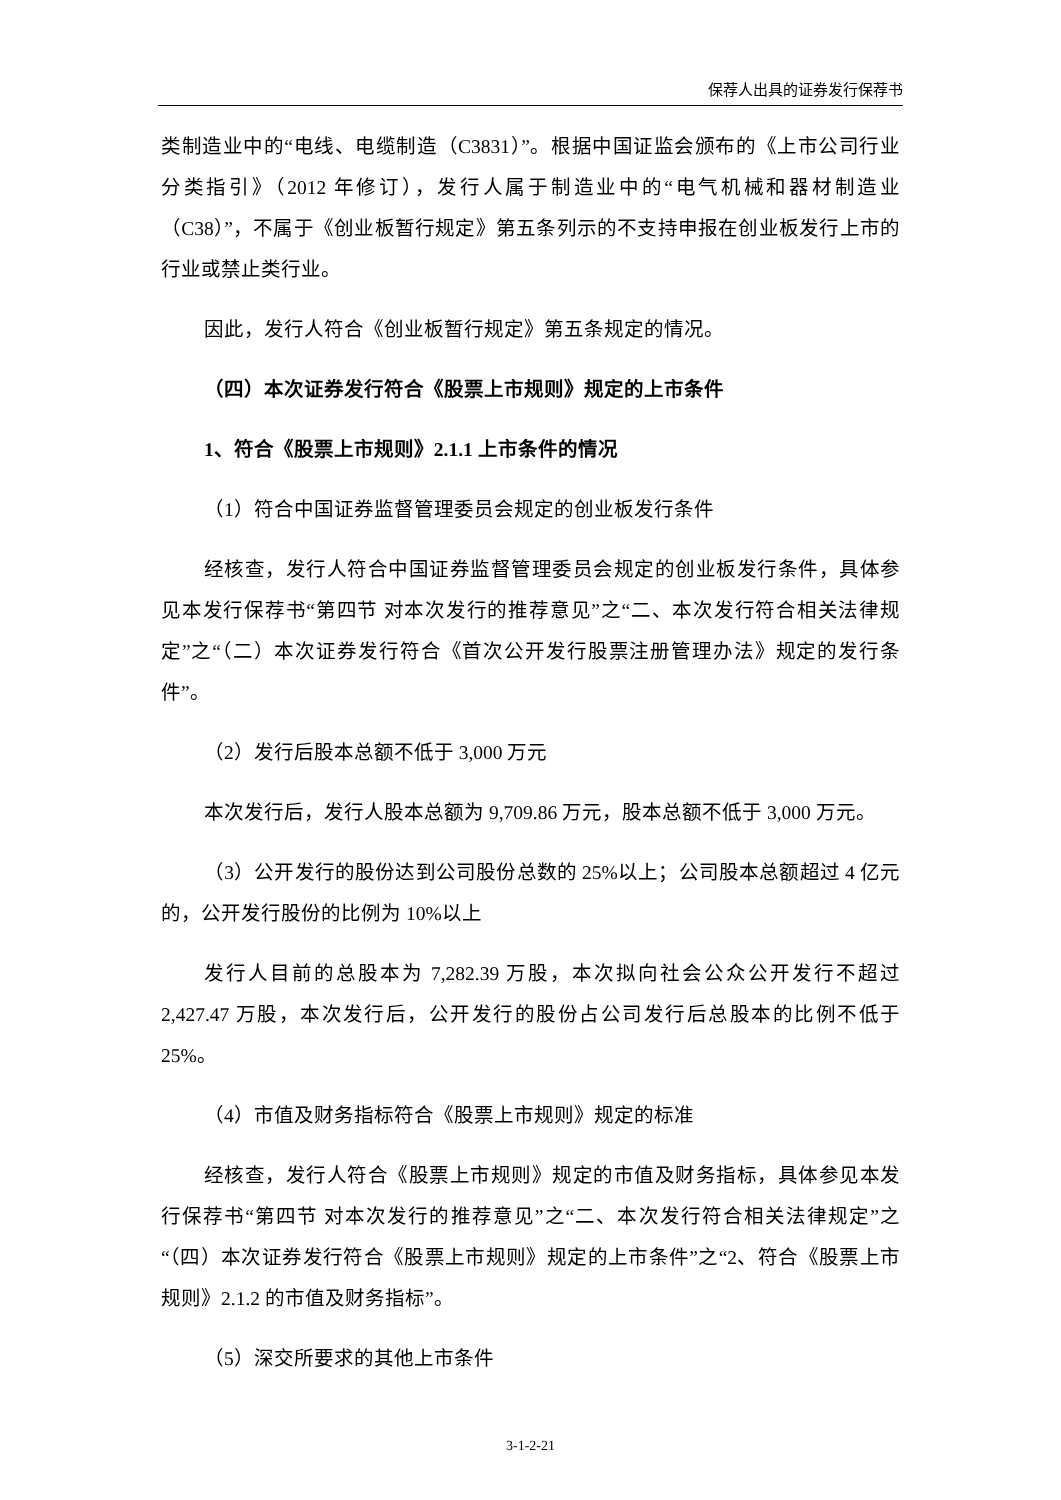保荐人出具的证券发行保荐书
类制造业中的“电线、电缆制造（C3831）”。根据中国证监会颁布的《上市公司行业分类指引》（2012 年修订），发行人属于制造业中的“电气机械和器材制造业（C38）”，不属于《创业板暂行规定》第五条列示的不支持申报在创业板发行上市的行业或禁止类行业。
因此，发行人符合《创业板暂行规定》第五条规定的情况。
（四）本次证券发行符合《股票上市规则》规定的上市条件
1、符合《股票上市规则》2.1.1 上市条件的情况
（1）符合中国证券监督管理委员会规定的创业板发行条件
经核查，发行人符合中国证券监督管理委员会规定的创业板发行条件，具体参见本发行保荐书“第四节 对本次发行的推荐意见”之“二、本次发行符合相关法律规定”之“（二）本次证券发行符合《首次公开发行股票注册管理办法》规定的发行条件”。
（2）发行后股本总额不低于 3,000 万元
本次发行后，发行人股本总额为 9,709.86 万元，股本总额不低于 3,000 万元。
（3）公开发行的股份达到公司股份总数的 25%以上；公司股本总额超过 4 亿元的，公开发行股份的比例为 10%以上
发行人目前的总股本为 7,282.39 万股，本次拟向社会公众公开发行不超过 2,427.47 万股，本次发行后，公开发行的股份占公司发行后总股本的比例不低于 25%。
（4）市值及财务指标符合《股票上市规则》规定的标准
经核查，发行人符合《股票上市规则》规定的市值及财务指标，具体参见本发行保荐书“第四节 对本次发行的推荐意见”之“二、本次发行符合相关法律规定”之“（四）本次证券发行符合《股票上市规则》规定的上市条件”之“2、符合《股票上市规则》2.1.2 的市值及财务指标”。
（5）深交所要求的其他上市条件
3-1-2-21